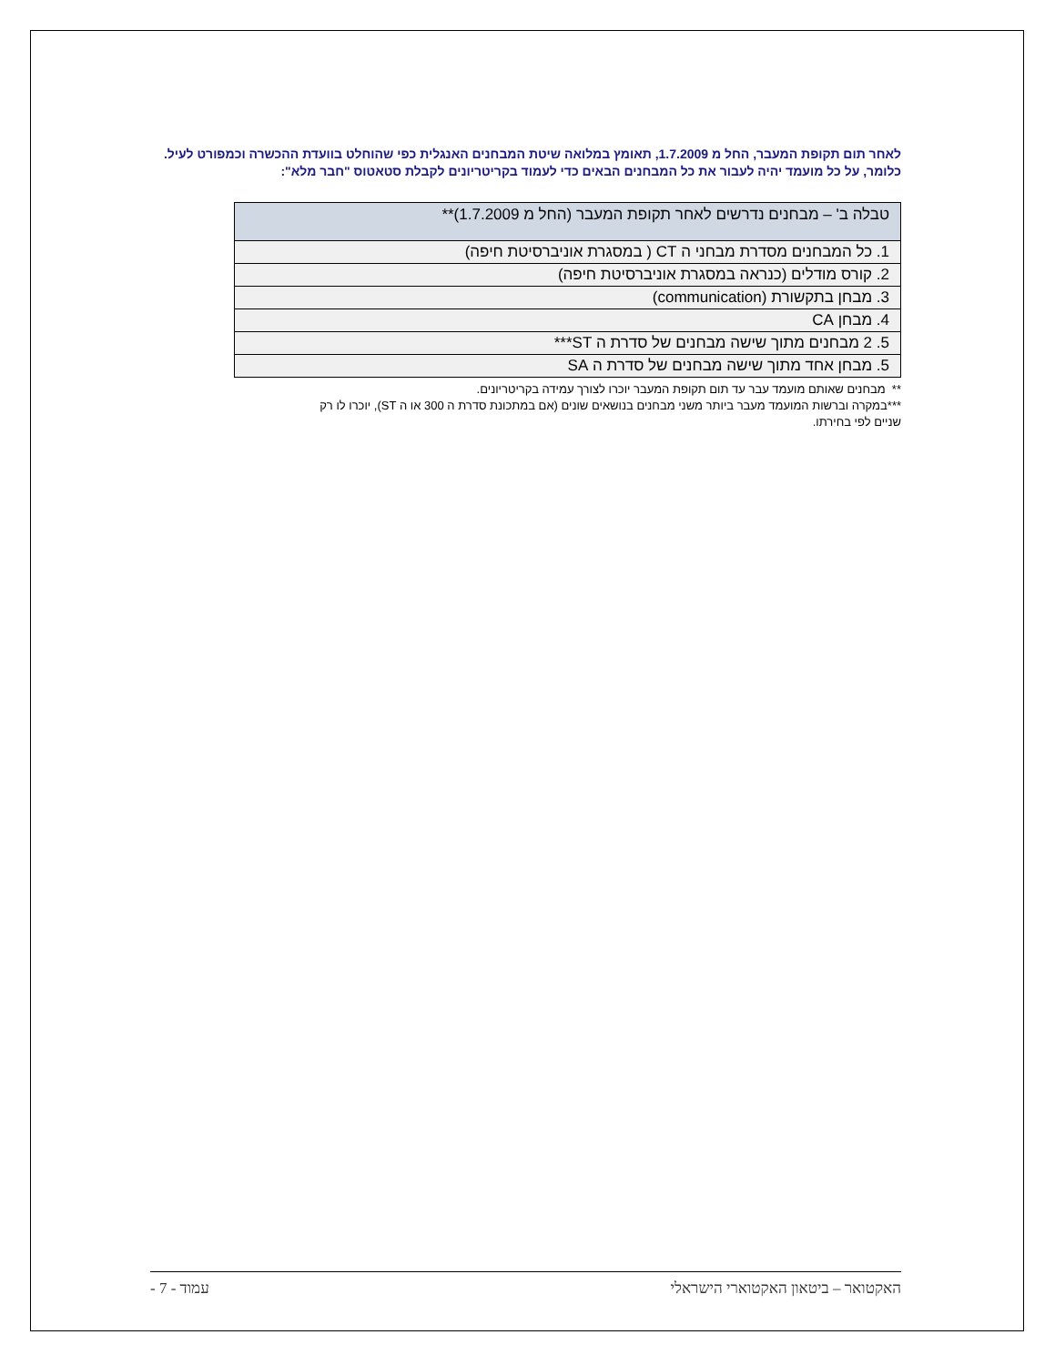לאחר תום תקופת המעבר, החל מ 1.7.2009, תאומץ במלואה שיטת המבחנים האנגלית כפי שהוחלט בוועדת ההכשרה וכמפורט לעיל. כלומר, על כל מועמד יהיה לעבור את כל המבחנים הבאים כדי לעמוד בקריטריונים לקבלת סטאטוס "חבר מלא":
| טבלה ב' – מבחנים נדרשים לאחר תקופת המעבר (החל מ 1.7.2009)** |
| --- |
| 1. כל המבחנים מסדרת מבחני ה CT ( במסגרת אוניברסיטת חיפה) |
| 2. קורס מודלים (כנראה במסגרת אוניברסיטת חיפה) |
| 3. מבחן בתקשורת (communication) |
| 4. מבחן CA |
| 5. 2 מבחנים מתוך שישה מבחנים של סדרת ה ST*** |
| 5. מבחן אחד מתוך שישה מבחנים של סדרת ה SA |
** מבחנים שאותם מועמד עבר עד תום תקופת המעבר יוכרו לצורך עמידה בקריטריונים.
***במקרה וברשות המועמד מעבר ביותר משני מבחנים בנושאים שונים (אם במתכונת סדרת ה 300 או ה ST), יוכרו לו רק שניים לפי בחירתו.
האקטואר – ביטאון האקטוארי הישראלי עמוד - 7 -